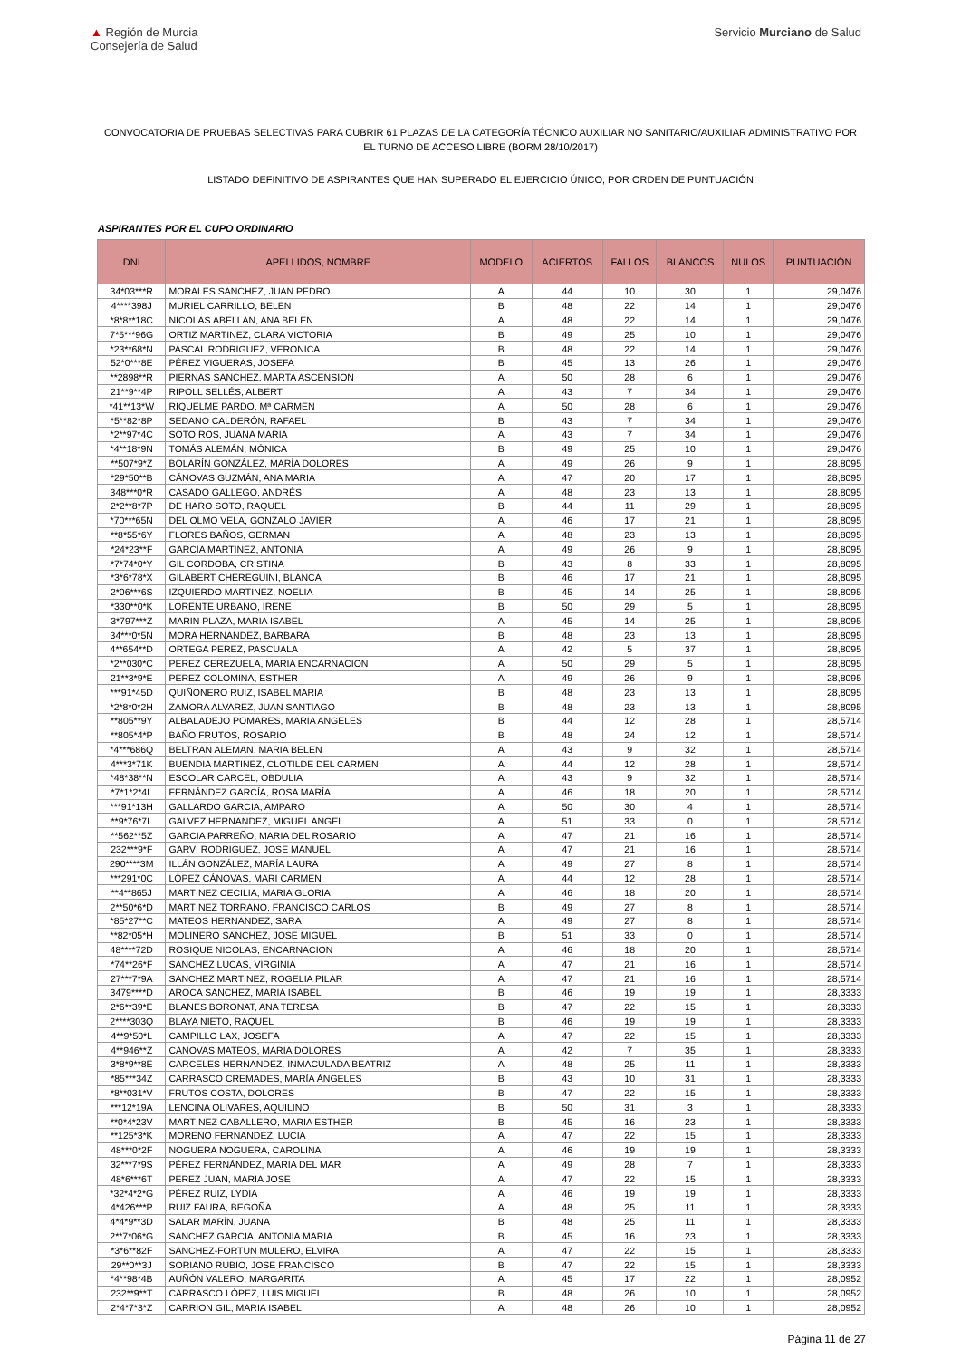▲ Región de Murcia
Consejería de Salud
Servicio Murciano de Salud
CONVOCATORIA DE PRUEBAS SELECTIVAS PARA CUBRIR 61 PLAZAS DE LA CATEGORÍA TÉCNICO AUXILIAR NO SANITARIO/AUXILIAR ADMINISTRATIVO POR EL TURNO DE ACCESO LIBRE (BORM 28/10/2017)
LISTADO DEFINITIVO DE ASPIRANTES QUE HAN SUPERADO EL EJERCICIO ÚNICO, POR ORDEN DE PUNTUACIÓN
ASPIRANTES POR EL CUPO ORDINARIO
| DNI | APELLIDOS, NOMBRE | MODELO | ACIERTOS | FALLOS | BLANCOS | NULOS | PUNTUACIÓN |
| --- | --- | --- | --- | --- | --- | --- | --- |
| 34*03***R | MORALES SANCHEZ, JUAN PEDRO | A | 44 | 10 | 30 | 1 | 29,0476 |
| 4****398J | MURIEL CARRILLO, BELEN | B | 48 | 22 | 14 | 1 | 29,0476 |
| *8*8**18C | NICOLAS ABELLAN, ANA BELEN | A | 48 | 22 | 14 | 1 | 29,0476 |
| 7*5***96G | ORTIZ MARTINEZ, CLARA VICTORIA | B | 49 | 25 | 10 | 1 | 29,0476 |
| *23**68*N | PASCAL RODRIGUEZ, VERONICA | B | 48 | 22 | 14 | 1 | 29,0476 |
| 52*0***8E | PÉREZ VIGUERAS, JOSEFA | B | 45 | 13 | 26 | 1 | 29,0476 |
| **2898**R | PIERNAS SANCHEZ, MARTA ASCENSION | A | 50 | 28 | 6 | 1 | 29,0476 |
| 21**9**4P | RIPOLL SELLÉS, ALBERT | A | 43 | 7 | 34 | 1 | 29,0476 |
| *41**13*W | RIQUELME PARDO, Mª CARMEN | A | 50 | 28 | 6 | 1 | 29,0476 |
| *5**82*8P | SEDANO CALDERÓN, RAFAEL | B | 43 | 7 | 34 | 1 | 29,0476 |
| *2**97*4C | SOTO ROS, JUANA MARIA | A | 43 | 7 | 34 | 1 | 29,0476 |
| *4**18*9N | TOMÁS ALEMÁN, MÓNICA | B | 49 | 25 | 10 | 1 | 29,0476 |
| **507*9*Z | BOLARÍN GONZÁLEZ, MARÍA DOLORES | A | 49 | 26 | 9 | 1 | 28,8095 |
| *29*50**B | CÁNOVAS GUZMÁN, ANA MARIA | A | 47 | 20 | 17 | 1 | 28,8095 |
| 348***0*R | CASADO GALLEGO, ANDRÉS | A | 48 | 23 | 13 | 1 | 28,8095 |
| 2*2**8*7P | DE HARO SOTO, RAQUEL | B | 44 | 11 | 29 | 1 | 28,8095 |
| *70***65N | DEL OLMO VELA, GONZALO JAVIER | A | 46 | 17 | 21 | 1 | 28,8095 |
| **8*55*6Y | FLORES BAÑOS, GERMAN | A | 48 | 23 | 13 | 1 | 28,8095 |
| *24*23**F | GARCIA MARTINEZ, ANTONIA | A | 49 | 26 | 9 | 1 | 28,8095 |
| *7*74*0*Y | GIL CORDOBA, CRISTINA | B | 43 | 8 | 33 | 1 | 28,8095 |
| *3*6*78*X | GILABERT CHEREGUINI, BLANCA | B | 46 | 17 | 21 | 1 | 28,8095 |
| 2*06***6S | IZQUIERDO MARTINEZ, NOELIA | B | 45 | 14 | 25 | 1 | 28,8095 |
| *330**0*K | LORENTE URBANO, IRENE | B | 50 | 29 | 5 | 1 | 28,8095 |
| 3*797***Z | MARIN PLAZA, MARIA ISABEL | A | 45 | 14 | 25 | 1 | 28,8095 |
| 34***0*5N | MORA HERNANDEZ, BARBARA | B | 48 | 23 | 13 | 1 | 28,8095 |
| 4**654**D | ORTEGA PEREZ, PASCUALA | A | 42 | 5 | 37 | 1 | 28,8095 |
| *2**030*C | PEREZ CEREZUELA, MARIA ENCARNACION | A | 50 | 29 | 5 | 1 | 28,8095 |
| 21**3*9*E | PEREZ COLOMINA, ESTHER | A | 49 | 26 | 9 | 1 | 28,8095 |
| ***91*45D | QUIÑONERO RUIZ, ISABEL MARIA | B | 48 | 23 | 13 | 1 | 28,8095 |
| *2*8*0*2H | ZAMORA ALVAREZ, JUAN SANTIAGO | B | 48 | 23 | 13 | 1 | 28,8095 |
| **805**9Y | ALBALADEJO POMARES, MARIA ANGELES | B | 44 | 12 | 28 | 1 | 28,5714 |
| **805*4*P | BAÑO FRUTOS, ROSARIO | B | 48 | 24 | 12 | 1 | 28,5714 |
| *4***686Q | BELTRAN ALEMAN, MARIA BELEN | A | 43 | 9 | 32 | 1 | 28,5714 |
| 4***3*71K | BUENDIA MARTINEZ, CLOTILDE DEL CARMEN | A | 44 | 12 | 28 | 1 | 28,5714 |
| *48*38**N | ESCOLAR CARCEL, OBDULIA | A | 43 | 9 | 32 | 1 | 28,5714 |
| *7*1*2*4L | FERNÁNDEZ GARCÍA, ROSA MARÍA | A | 46 | 18 | 20 | 1 | 28,5714 |
| ***91*13H | GALLARDO GARCIA, AMPARO | A | 50 | 30 | 4 | 1 | 28,5714 |
| **9*76*7L | GALVEZ HERNANDEZ, MIGUEL ANGEL | A | 51 | 33 | 0 | 1 | 28,5714 |
| **562**5Z | GARCIA PARREÑO, MARIA DEL ROSARIO | A | 47 | 21 | 16 | 1 | 28,5714 |
| 232***9*F | GARVI RODRIGUEZ, JOSE MANUEL | A | 47 | 21 | 16 | 1 | 28,5714 |
| 290****3M | ILLÁN GONZÁLEZ, MARÍA LAURA | A | 49 | 27 | 8 | 1 | 28,5714 |
| ***291*0C | LÓPEZ CÁNOVAS, MARI CARMEN | A | 44 | 12 | 28 | 1 | 28,5714 |
| **4**865J | MARTINEZ CECILIA, MARIA GLORIA | A | 46 | 18 | 20 | 1 | 28,5714 |
| 2**50*6*D | MARTINEZ TORRANO, FRANCISCO CARLOS | B | 49 | 27 | 8 | 1 | 28,5714 |
| *85*27**C | MATEOS HERNANDEZ, SARA | A | 49 | 27 | 8 | 1 | 28,5714 |
| **82*05*H | MOLINERO SANCHEZ, JOSE MIGUEL | B | 51 | 33 | 0 | 1 | 28,5714 |
| 48****72D | ROSIQUE NICOLAS, ENCARNACION | A | 46 | 18 | 20 | 1 | 28,5714 |
| *74**26*F | SANCHEZ LUCAS, VIRGINIA | A | 47 | 21 | 16 | 1 | 28,5714 |
| 27***7*9A | SANCHEZ MARTINEZ, ROGELIA PILAR | A | 47 | 21 | 16 | 1 | 28,5714 |
| 3479****D | AROCA SANCHEZ, MARIA ISABEL | B | 46 | 19 | 19 | 1 | 28,3333 |
| 2*6**39*E | BLANES BORONAT, ANA TERESA | B | 47 | 22 | 15 | 1 | 28,3333 |
| 2****303Q | BLAYA NIETO, RAQUEL | B | 46 | 19 | 19 | 1 | 28,3333 |
| 4**9*50*L | CAMPILLO LAX, JOSEFA | A | 47 | 22 | 15 | 1 | 28,3333 |
| 4**946**Z | CANOVAS MATEOS, MARIA DOLORES | A | 42 | 7 | 35 | 1 | 28,3333 |
| 3*8*9**8E | CARCELES HERNANDEZ, INMACULADA BEATRIZ | A | 48 | 25 | 11 | 1 | 28,3333 |
| *85***34Z | CARRASCO CREMADES, MARÍA ÁNGELES | B | 43 | 10 | 31 | 1 | 28,3333 |
| *8**031*V | FRUTOS COSTA, DOLORES | B | 47 | 22 | 15 | 1 | 28,3333 |
| ***12*19A | LENCINA OLIVARES, AQUILINO | B | 50 | 31 | 3 | 1 | 28,3333 |
| **0*4*23V | MARTINEZ CABALLERO, MARIA ESTHER | B | 45 | 16 | 23 | 1 | 28,3333 |
| **125*3*K | MORENO FERNANDEZ, LUCIA | A | 47 | 22 | 15 | 1 | 28,3333 |
| 48***0*2F | NOGUERA NOGUERA, CAROLINA | A | 46 | 19 | 19 | 1 | 28,3333 |
| 32***7*9S | PÉREZ FERNÁNDEZ, MARIA DEL MAR | A | 49 | 28 | 7 | 1 | 28,3333 |
| 48*6***6T | PEREZ JUAN, MARIA JOSE | A | 47 | 22 | 15 | 1 | 28,3333 |
| *32*4*2*G | PÉREZ RUIZ, LYDIA | A | 46 | 19 | 19 | 1 | 28,3333 |
| 4*426***P | RUIZ FAURA, BEGOÑA | A | 48 | 25 | 11 | 1 | 28,3333 |
| 4*4*9**3D | SALAR MARÍN, JUANA | B | 48 | 25 | 11 | 1 | 28,3333 |
| 2**7*06*G | SANCHEZ GARCIA, ANTONIA MARIA | B | 45 | 16 | 23 | 1 | 28,3333 |
| *3*6**82F | SANCHEZ-FORTUN MULERO, ELVIRA | A | 47 | 22 | 15 | 1 | 28,3333 |
| 29**0**3J | SORIANO RUBIO, JOSE FRANCISCO | B | 47 | 22 | 15 | 1 | 28,3333 |
| *4**98*4B | AUÑÓN VALERO, MARGARITA | A | 45 | 17 | 22 | 1 | 28,0952 |
| 232**9**T | CARRASCO LÓPEZ, LUIS MIGUEL | B | 48 | 26 | 10 | 1 | 28,0952 |
| 2*4*7*3*Z | CARRION GIL, MARIA ISABEL | A | 48 | 26 | 10 | 1 | 28,0952 |
Página 11 de 27